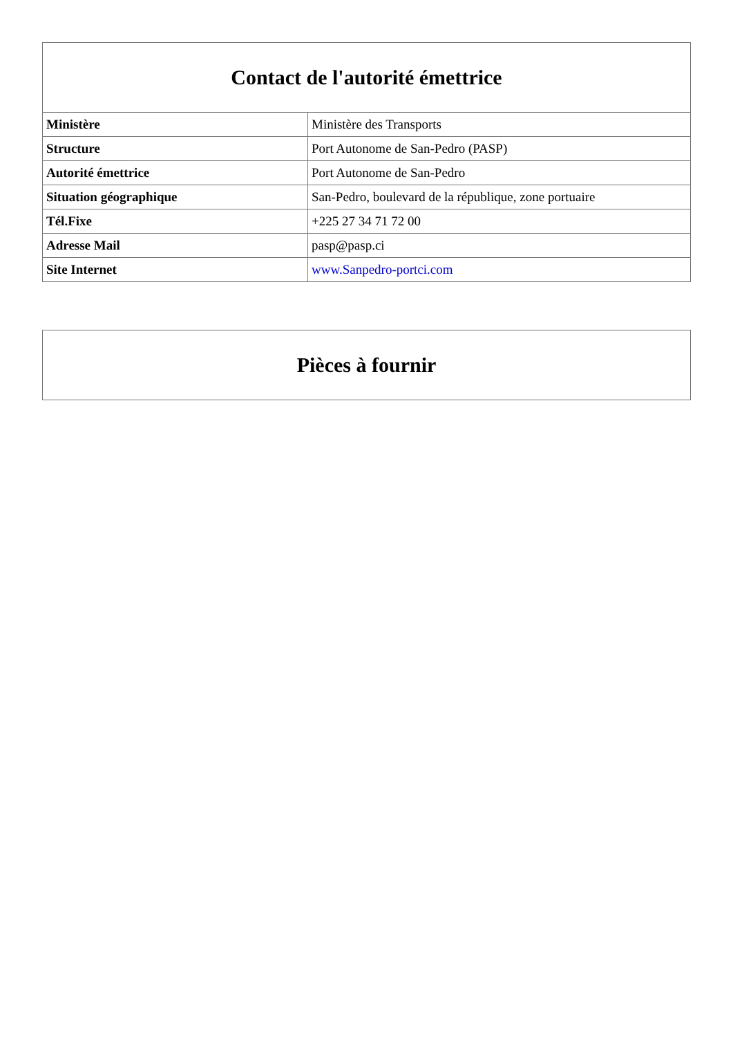| Contact de l'autorité émettrice | |
| --- | --- |
| Ministère | Ministère des Transports |
| Structure | Port Autonome de San-Pedro (PASP) |
| Autorité émettrice | Port Autonome de San-Pedro |
| Situation géographique | San-Pedro, boulevard de la république, zone portuaire |
| Tél.Fixe | +225 27 34 71 72 00 |
| Adresse Mail | pasp@pasp.ci |
| Site Internet | www.Sanpedro-portci.com |
| Pièces à fournir |
| --- |